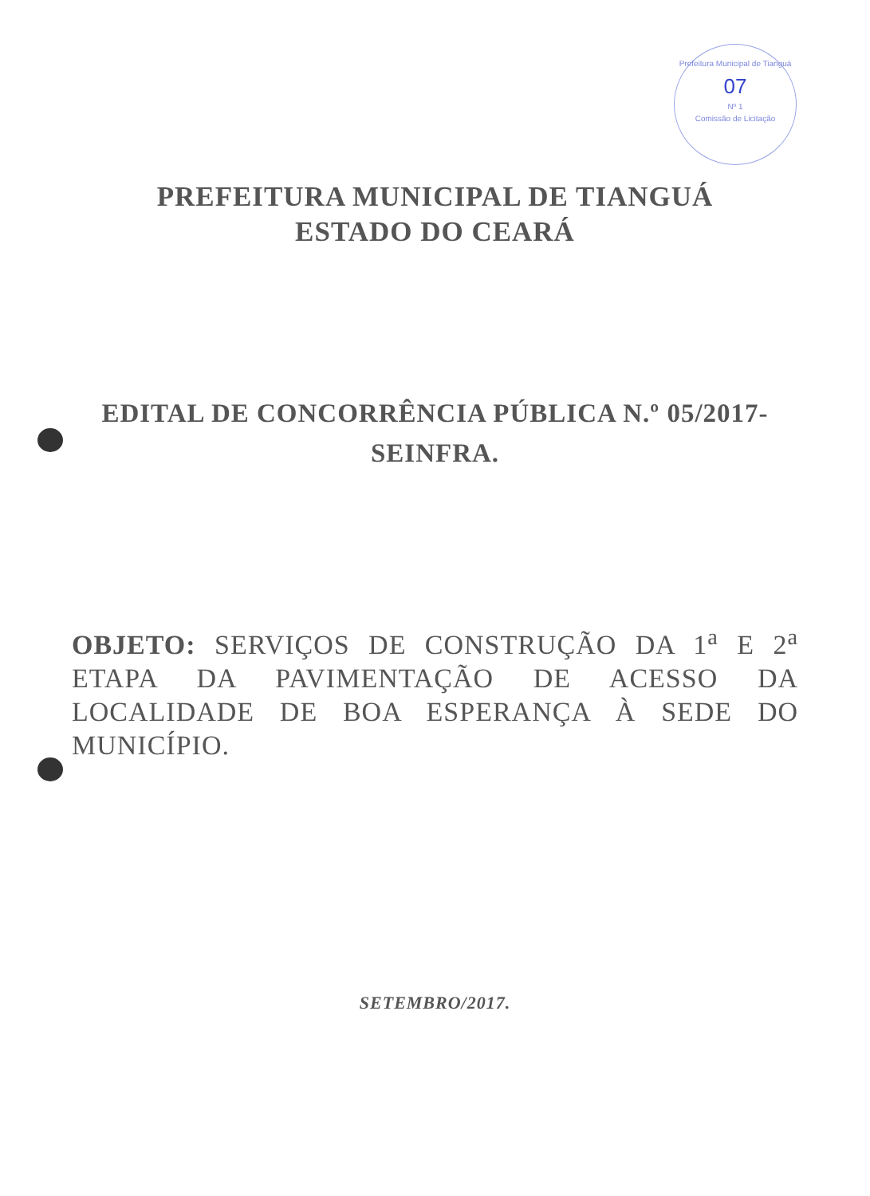Prefeitura Municipal de Tianguá
07
Nº 1
Comissão de Licitação
PREFEITURA MUNICIPAL DE TIANGUÁ
ESTADO DO CEARÁ
EDITAL DE CONCORRÊNCIA PÚBLICA N.º 05/2017-
SEINFRA.
OBJETO: SERVIÇOS DE CONSTRUÇÃO DA 1<sup>a</sup> E 2<sup>a</sup> ETAPA DA PAVIMENTAÇÃO DE ACESSO DA LOCALIDADE DE BOA ESPERANÇA À SEDE DO MUNICÍPIO.
SETEMBRO/2017.